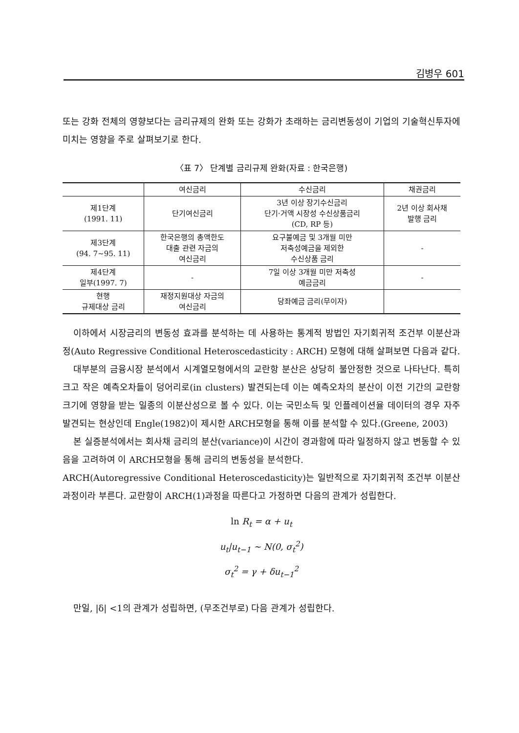김병우 601
또는 강화 전체의 영향보다는 금리규제의 완화 또는 강화가 초래하는 금리변동성이 기업의 기술혁신투자에 미치는 영향을 주로 살펴보기로 한다.
〈표 7〉 단계별 금리규제 완화(자료 : 한국은행)
| | 여신금리 | 수신금리 | 채권금리 |
| --- | --- | --- | --- |
| 제1단계 (1991. 11) | 단기여신금리 | 3년 이상 장기수신금리 단기·거액 시장성 수신상품금리 (CD, RP 등) | 2년 이상 회사채 발행 금리 |
| 제3단계 (94. 7~95. 11) | 한국은행의 총액한도 대출 관련 자금의 여신금리 | 요구불예금 및 3개월 미만 저축성예금을 제외한 수신상품 금리 | - |
| 제4단계 일부(1997. 7) | - | 7일 이상 3개월 미만 저축성 예금금리 | - |
| 현행 규제대상 금리 | 재정지원대상 자금의 여신금리 | 당좌예금 금리(무이자) | |
이하에서 시장금리의 변동성 효과를 분석하는 데 사용하는 통계적 방법인 자기회귀적 조건부 이분산과정(Auto Regressive Conditional Heteroscedasticity : ARCH) 모형에 대해 살펴보면 다음과 같다.
대부분의 금융시장 분석에서 시계열모형에서의 교란항 분산은 상당히 불안정한 것으로 나타난다. 특히 크고 작은 예측오차들이 덩어리로(in clusters) 발견되는데 이는 예측오차의 분산이 이전 기간의 교란항 크기에 영향을 받는 일종의 이분산성으로 볼 수 있다. 이는 국민소득 및 인플레이션율 데이터의 경우 자주 발견되는 현상인데 Engle(1982)이 제시한 ARCH모형을 통해 이를 분석할 수 있다.(Greene, 2003)
본 실증분석에서는 회사채 금리의 분산(variance)이 시간이 경과함에 따라 일정하지 않고 변동할 수 있음을 고려하여 이 ARCH모형을 통해 금리의 변동성을 분석한다.
ARCH(Autoregressive Conditional Heteroscedasticity)는 일반적으로 자기회귀적 조건부 이분산과정이라 부른다. 교란항이 ARCH(1)과정을 따른다고 가정하면 다음의 관계가 성립한다.
ln R<sub>t</sub> = α + u<sub>t</sub>
u<sub>t</sub>|u<sub>t−1</sub> ~ N(0, σ<sub>t</sub><sup>2</sup>)
σ<sub>t</sub><sup>2</sup> = γ + δu<sub>t−1</sub><sup>2</sup>
만일, |δ| <1의 관계가 성립하면, (무조건부로) 다음 관계가 성립한다.